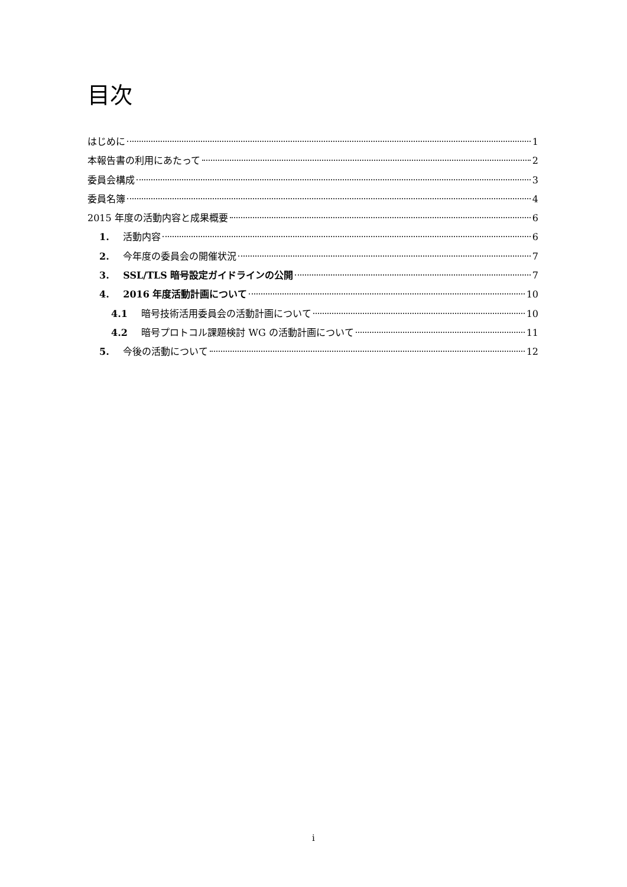目次
はじめに 1
本報告書の利用にあたって 2
委員会構成 3
委員名簿 4
2015 年度の活動内容と成果概要 6
1. 活動内容 6
2. 今年度の委員会の開催状況 7
3. SSL/TLS 暗号設定ガイドラインの公開 7
4. 2016 年度活動計画について 10
4.1 暗号技術活用委員会の活動計画について 10
4.2 暗号プロトコル課題検討 WG の活動計画について 11
5. 今後の活動について 12
i